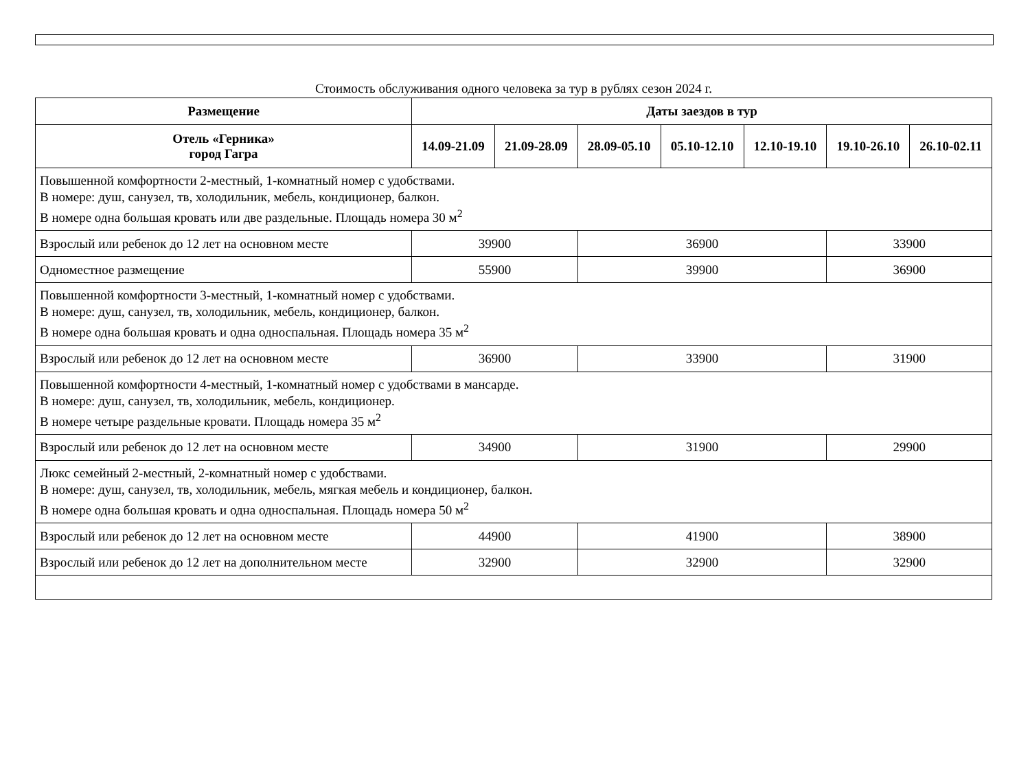Стоимость обслуживания одного человека за тур в рублях сезон 2024 г.
| Размещение | Даты заездов в тур | | | | | | |
| --- | --- | --- | --- | --- | --- | --- | --- |
| Отель «Герника» город Гагра | 14.09-21.09 | 21.09-28.09 | 28.09-05.10 | 05.10-12.10 | 12.10-19.10 | 19.10-26.10 | 26.10-02.11 |
| Повышенной комфортности 2-местный, 1-комнатный номер с удобствами. В номере: душ, санузел, тв, холодильник, мебель, кондиционер, балкон. В номере одна большая кровать или две раздельные. Площадь номера 30 м<sup>2</sup> | | | | | | | |
| Взрослый или ребенок до 12 лет на основном месте | 39900 | | 36900 | | | 33900 | |
| Одноместное размещение | 55900 | | 39900 | | | 36900 | |
| Повышенной комфортности 3-местный, 1-комнатный номер с удобствами. В номере: душ, санузел, тв, холодильник, мебель, кондиционер, балкон. В номере одна большая кровать и одна односпальная. Площадь номера 35 м<sup>2</sup> | | | | | | | |
| Взрослый или ребенок до 12 лет на основном месте | 36900 | | 33900 | | | 31900 | |
| Повышенной комфортности 4-местный, 1-комнатный номер с удобствами в мансарде. В номере: душ, санузел, тв, холодильник, мебель, кондиционер. В номере четыре раздельные кровати. Площадь номера 35 м<sup>2</sup> | | | | | | | |
| Взрослый или ребенок до 12 лет на основном месте | 34900 | | 31900 | | | 29900 | |
| Люкс семейный 2-местный, 2-комнатный номер с удобствами. В номере: душ, санузел, тв, холодильник, мебель, мягкая мебель и кондиционер, балкон. В номере одна большая кровать и одна односпальная. Площадь номера 50 м<sup>2</sup> | | | | | | | |
| Взрослый или ребенок до 12 лет на основном месте | 44900 | | 41900 | | | 38900 | |
| Взрослый или ребенок до 12 лет на дополнительном месте | 32900 | | 32900 | | | 32900 | |